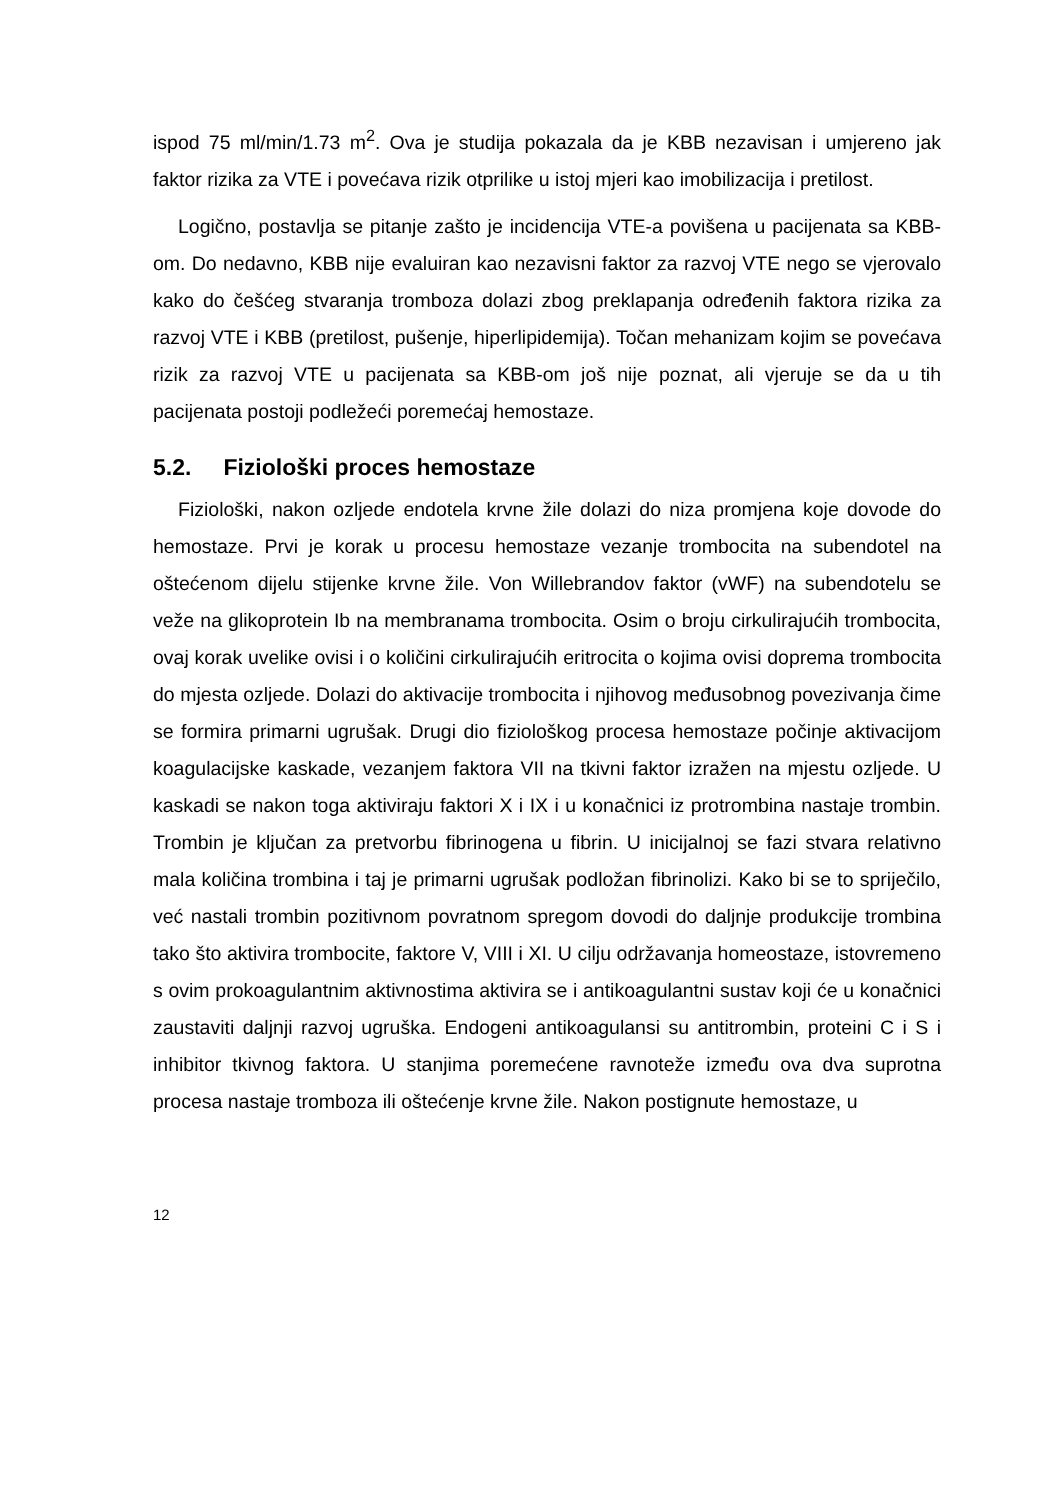ispod 75 ml/min/1.73 m<sup>2</sup>. Ova je studija pokazala da je KBB nezavisan i umjereno jak faktor rizika za VTE i povećava rizik otprilike u istoj mjeri kao imobilizacija i pretilost.
Logično, postavlja se pitanje zašto je incidencija VTE-a povišena u pacijenata sa KBB-om. Do nedavno, KBB nije evaluiran kao nezavisni faktor za razvoj VTE nego se vjerovalo kako do češćeg stvaranja tromboza dolazi zbog preklapanja određenih faktora rizika za razvoj VTE i KBB (pretilost, pušenje, hiperlipidemija). Točan mehanizam kojim se povećava rizik za razvoj VTE u pacijenata sa KBB-om još nije poznat, ali vjeruje se da u tih pacijenata postoji podležeći poremećaj hemostaze.
5.2. Fiziološki proces hemostaze
Fiziološki, nakon ozljede endotela krvne žile dolazi do niza promjena koje dovode do hemostaze. Prvi je korak u procesu hemostaze vezanje trombocita na subendotel na oštećenom dijelu stijenke krvne žile. Von Willebrandov faktor (vWF) na subendotelu se veže na glikoprotein Ib na membranama trombocita. Osim o broju cirkulirajućih trombocita, ovaj korak uvelike ovisi i o količini cirkulirajućih eritrocita o kojima ovisi doprema trombocita do mjesta ozljede. Dolazi do aktivacije trombocita i njihovog međusobnog povezivanja čime se formira primarni ugrušak. Drugi dio fiziološkog procesa hemostaze počinje aktivacijom koagulacijske kaskade, vezanjem faktora VII na tkivni faktor izražen na mjestu ozljede. U kaskadi se nakon toga aktiviraju faktori X i IX i u konačnici iz protrombina nastaje trombin. Trombin je ključan za pretvorbu fibrinogena u fibrin. U inicijalnoj se fazi stvara relativno mala količina trombina i taj je primarni ugrušak podložan fibrinolizi. Kako bi se to spriječilo, već nastali trombin pozitivnom povratnom spregom dovodi do daljnje produkcije trombina tako što aktivira trombocite, faktore V, VIII i XI. U cilju održavanja homeostaze, istovremeno s ovim prokoagulantnim aktivnostima aktivira se i antikoagulantni sustav koji će u konačnici zaustaviti daljnji razvoj ugruška. Endogeni antikoagulansi su antitrombin, proteini C i S i inhibitor tkivnog faktora. U stanjima poremećene ravnoteže između ova dva suprotna procesa nastaje tromboza ili oštećenje krvne žile. Nakon postignute hemostaze, u
12